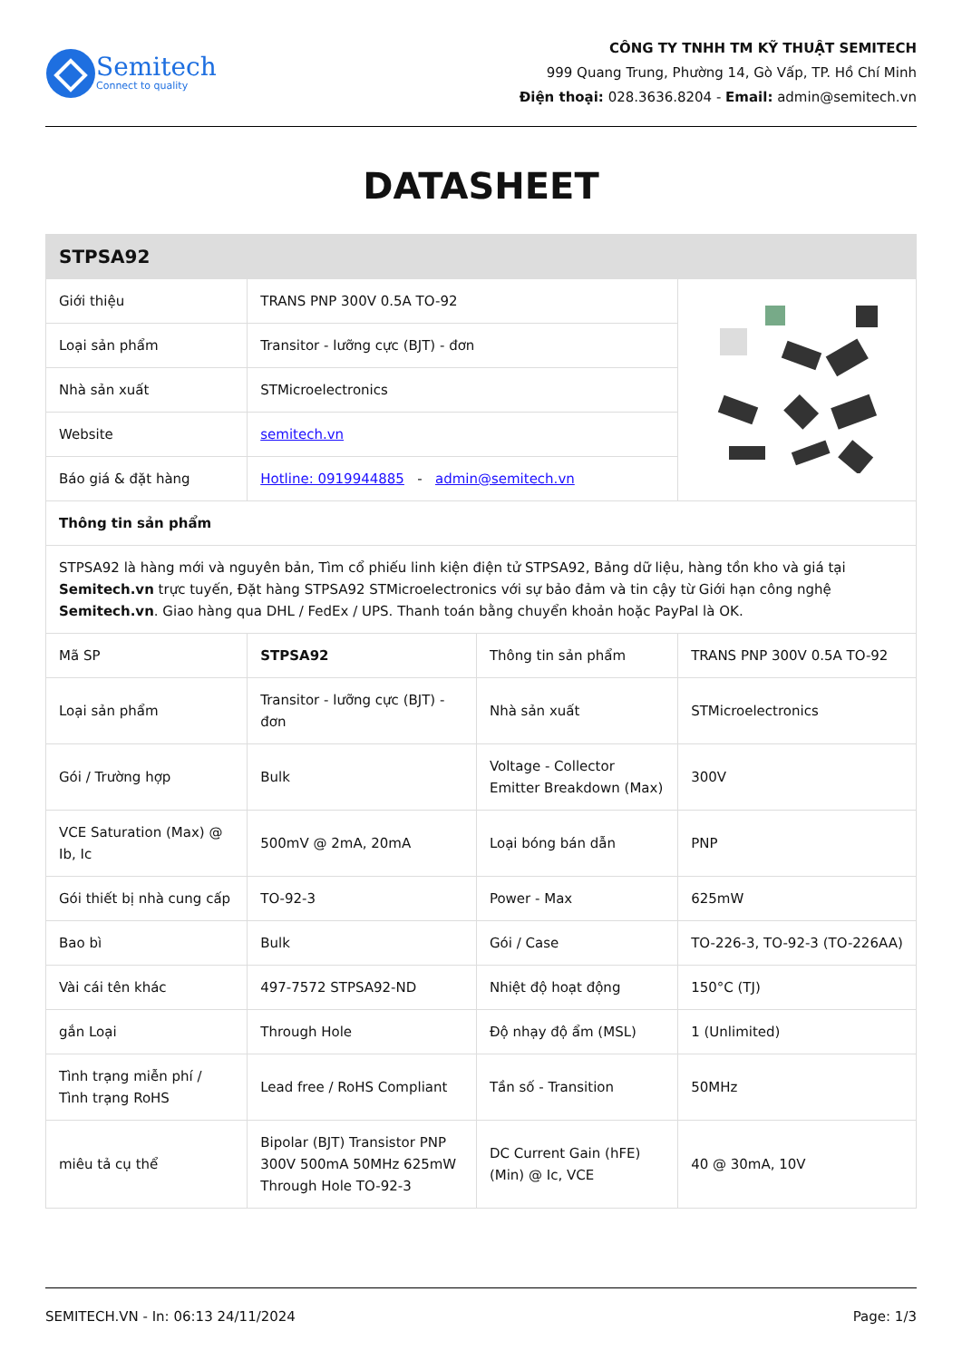Semitech
Connect to quality
CÔNG TY TNHH TM KỸ THUẬT SEMITECH
999 Quang Trung, Phường 14, Gò Vấp, TP. Hồ Chí Minh
Điện thoại: 028.3636.8204 - Email: admin@semitech.vn
DATASHEET
| STPSA92 | | | |
| --- | --- | --- | --- |
| Giới thiệu | TRANS PNP 300V 0.5A TO-92 | | |
| Loại sản phẩm | Transitor - lưỡng cực (BJT) - đơn | | |
| Nhà sản xuất | STMicroelectronics | | |
| Website | semitech.vn | | |
| Báo giá & đặt hàng | Hotline: 0919944885 - admin@semitech.vn | | |
| Thông tin sản phẩm | | | |
| STPSA92 là hàng mới và nguyên bản, Tìm cổ phiếu linh kiện điện tử STPSA92, Bảng dữ liệu, hàng tồn kho và giá tại Semitech.vn trực tuyến, Đặt hàng STPSA92 STMicroelectronics với sự bảo đảm và tin cậy từ Giới hạn công nghệ Semitech.vn . Giao hàng qua DHL / FedEx / UPS. Thanh toán bằng chuyển khoản hoặc PayPal là OK. | | | |
| Mã SP | STPSA92 | Thông tin sản phẩm | TRANS PNP 300V 0.5A TO-92 |
| Loại sản phẩm | Transitor - lưỡng cực (BJT) - đơn | Nhà sản xuất | STMicroelectronics |
| Gói / Trường hợp | Bulk | Voltage - Collector Emitter Breakdown (Max) | 300V |
| VCE Saturation (Max) @ Ib, Ic | 500mV @ 2mA, 20mA | Loại bóng bán dẫn | PNP |
| Gói thiết bị nhà cung cấp | TO-92-3 | Power - Max | 625mW |
| Bao bì | Bulk | Gói / Case | TO-226-3, TO-92-3 (TO-226AA) |
| Vài cái tên khác | 497-7572 STPSA92-ND | Nhiệt độ hoạt động | 150°C (TJ) |
| gắn Loại | Through Hole | Độ nhạy độ ẩm (MSL) | 1 (Unlimited) |
| Tình trạng miễn phí / Tình trạng RoHS | Lead free / RoHS Compliant | Tần số - Transition | 50MHz |
| miêu tả cụ thể | Bipolar (BJT) Transistor PNP 300V 500mA 50MHz 625mW Through Hole TO-92-3 | DC Current Gain (hFE) (Min) @ Ic, VCE | 40 @ 30mA, 10V |
SEMITECH.VN - In: 06:13 24/11/2024 Page: 1/3